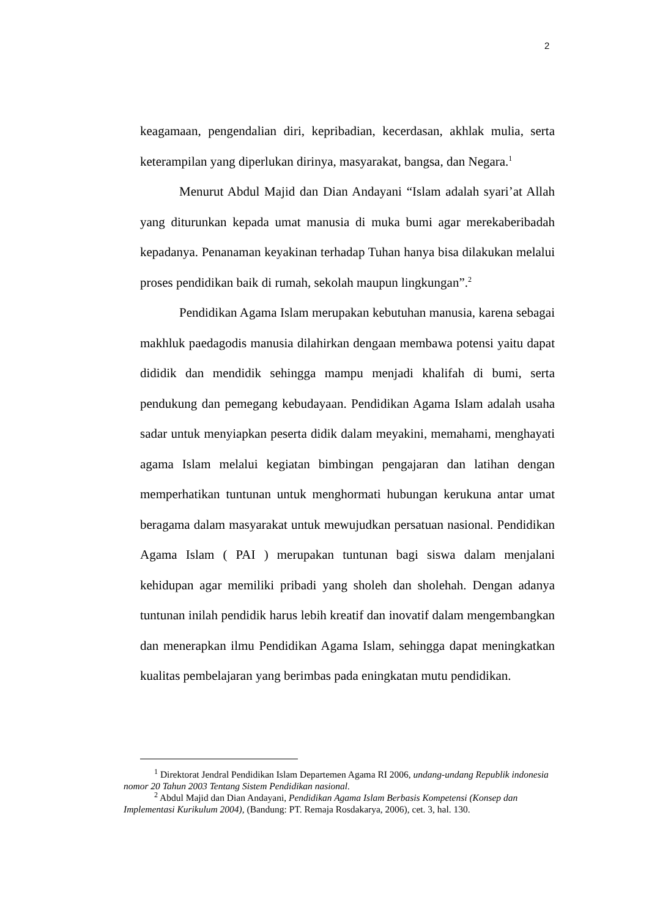2
keagamaan, pengendalian diri, kepribadian, kecerdasan, akhlak mulia, serta keterampilan yang diperlukan dirinya, masyarakat, bangsa, dan Negara.<sup>1</sup>
Menurut Abdul Majid dan Dian Andayani “Islam adalah syari’at Allah yang diturunkan kepada umat manusia di muka bumi agar merekaberibadah kepadanya. Penanaman keyakinan terhadap Tuhan hanya bisa dilakukan melalui proses pendidikan baik di rumah, sekolah maupun lingkungan”.<sup>2</sup>
Pendidikan Agama Islam merupakan kebutuhan manusia, karena sebagai makhluk paedagodis manusia dilahirkan dengaan membawa potensi yaitu dapat dididik dan mendidik sehingga mampu menjadi khalifah di bumi, serta pendukung dan pemegang kebudayaan. Pendidikan Agama Islam adalah usaha sadar untuk menyiapkan peserta didik dalam meyakini, memahami, menghayati agama Islam melalui kegiatan bimbingan pengajaran dan latihan dengan memperhatikan tuntunan untuk menghormati hubungan kerukuna antar umat beragama dalam masyarakat untuk mewujudkan persatuan nasional. Pendidikan Agama Islam ( PAI ) merupakan tuntunan bagi siswa dalam menjalani kehidupan agar memiliki pribadi yang sholeh dan sholehah. Dengan adanya tuntunan inilah pendidik harus lebih kreatif dan inovatif dalam mengembangkan dan menerapkan ilmu Pendidikan Agama Islam, sehingga dapat meningkatkan kualitas pembelajaran yang berimbas pada eningkatan mutu pendidikan.
<sup>1</sup> Direktorat Jendral Pendidikan Islam Departemen Agama RI 2006, undang-undang Republik indonesia nomor 20 Tahun 2003 Tentang Sistem Pendidikan nasional.
<sup>2</sup> Abdul Majid dan Dian Andayani, Pendidikan Agama Islam Berbasis Kompetensi (Konsep dan Implementasi Kurikulum 2004), (Bandung: PT. Remaja Rosdakarya, 2006), cet. 3, hal. 130.